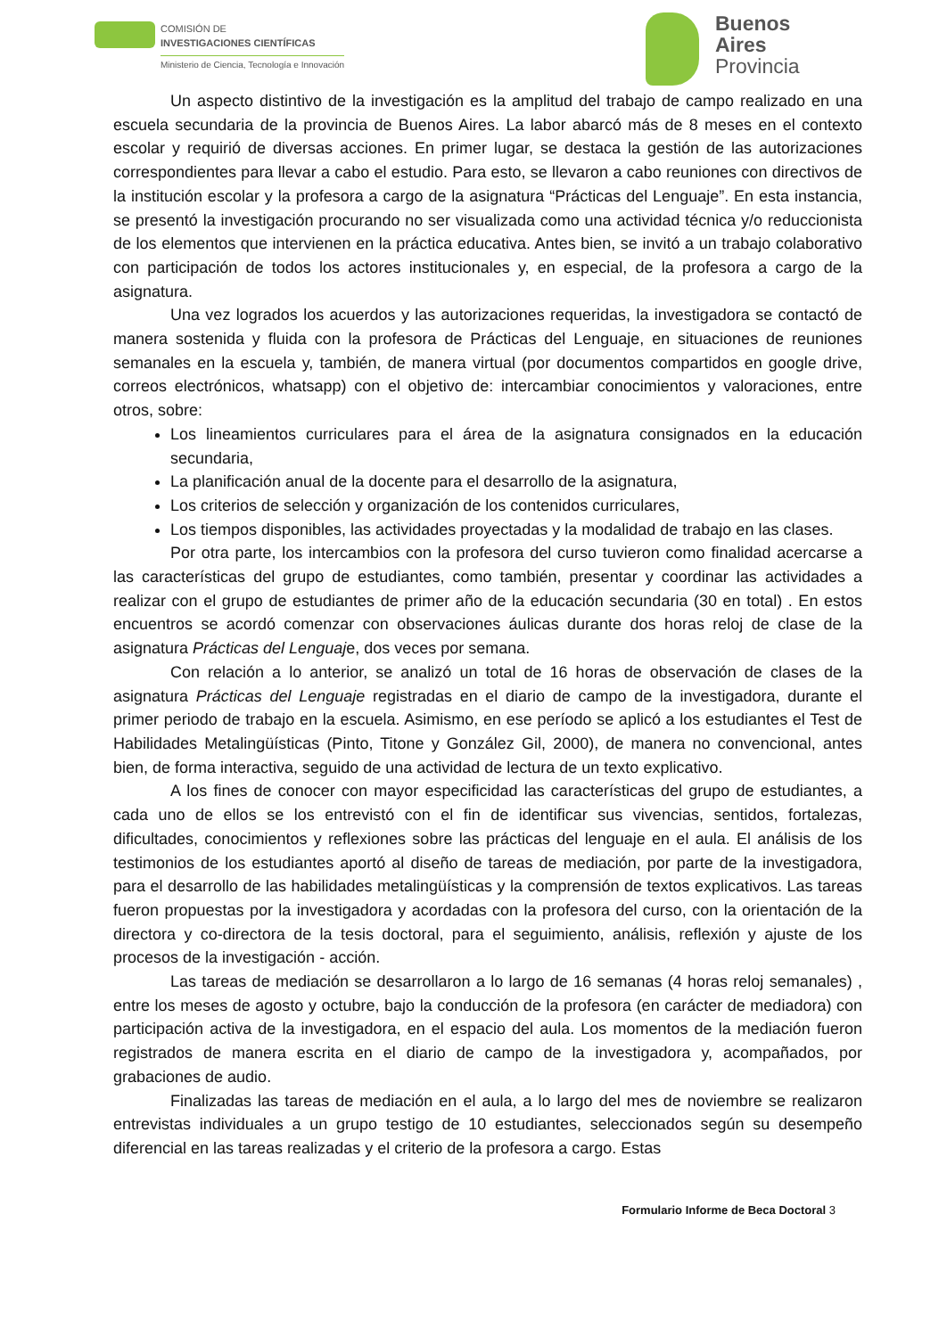COMISIÓN DE
INVESTIGACIONES CIENTÍFICAS
Ministerio de Ciencia, Tecnología e Innovación
Buenos
Aires
Provincia
Un aspecto distintivo de la investigación es la amplitud del trabajo de campo realizado en una escuela secundaria de la provincia de Buenos Aires. La labor abarcó más de 8 meses en el contexto escolar y requirió de diversas acciones. En primer lugar, se destaca la gestión de las autorizaciones correspondientes para llevar a cabo el estudio. Para esto, se llevaron a cabo reuniones con directivos de la institución escolar y la profesora a cargo de la asignatura “Prácticas del Lenguaje”. En esta instancia, se presentó la investigación procurando no ser visualizada como una actividad técnica y/o reduccionista de los elementos que intervienen en la práctica educativa. Antes bien, se invitó a un trabajo colaborativo con participación de todos los actores institucionales y, en especial, de la profesora a cargo de la asignatura.
Una vez logrados los acuerdos y las autorizaciones requeridas, la investigadora se contactó de manera sostenida y fluida con la profesora de Prácticas del Lenguaje, en situaciones de reuniones semanales en la escuela y, también, de manera virtual (por documentos compartidos en google drive, correos electrónicos, whatsapp) con el objetivo de: intercambiar conocimientos y valoraciones, entre otros, sobre:
Los lineamientos curriculares para el área de la asignatura consignados en la educación secundaria,
La planificación anual de la docente para el desarrollo de la asignatura,
Los criterios de selección y organización de los contenidos curriculares,
Los tiempos disponibles, las actividades proyectadas y la modalidad de trabajo en las clases.
Por otra parte, los intercambios con la profesora del curso tuvieron como finalidad acercarse a las características del grupo de estudiantes, como también, presentar y coordinar las actividades a realizar con el grupo de estudiantes de primer año de la educación secundaria (30 en total) . En estos encuentros se acordó comenzar con observaciones áulicas durante dos horas reloj de clase de la asignatura Prácticas del Lenguaje, dos veces por semana.
Con relación a lo anterior, se analizó un total de 16 horas de observación de clases de la asignatura Prácticas del Lenguaje registradas en el diario de campo de la investigadora, durante el primer periodo de trabajo en la escuela. Asimismo, en ese período se aplicó a los estudiantes el Test de Habilidades Metalingüísticas (Pinto, Titone y González Gil, 2000), de manera no convencional, antes bien, de forma interactiva, seguido de una actividad de lectura de un texto explicativo.
A los fines de conocer con mayor especificidad las características del grupo de estudiantes, a cada uno de ellos se los entrevistó con el fin de identificar sus vivencias, sentidos, fortalezas, dificultades, conocimientos y reflexiones sobre las prácticas del lenguaje en el aula. El análisis de los testimonios de los estudiantes aportó al diseño de tareas de mediación, por parte de la investigadora, para el desarrollo de las habilidades metalingüísticas y la comprensión de textos explicativos. Las tareas fueron propuestas por la investigadora y acordadas con la profesora del curso, con la orientación de la directora y co-directora de la tesis doctoral, para el seguimiento, análisis, reflexión y ajuste de los procesos de la investigación - acción.
Las tareas de mediación se desarrollaron a lo largo de 16 semanas (4 horas reloj semanales) , entre los meses de agosto y octubre, bajo la conducción de la profesora (en carácter de mediadora) con participación activa de la investigadora, en el espacio del aula. Los momentos de la mediación fueron registrados de manera escrita en el diario de campo de la investigadora y, acompañados, por grabaciones de audio.
Finalizadas las tareas de mediación en el aula, a lo largo del mes de noviembre se realizaron entrevistas individuales a un grupo testigo de 10 estudiantes, seleccionados según su desempeño diferencial en las tareas realizadas y el criterio de la profesora a cargo. Estas
Formulario Informe de Beca Doctoral 3